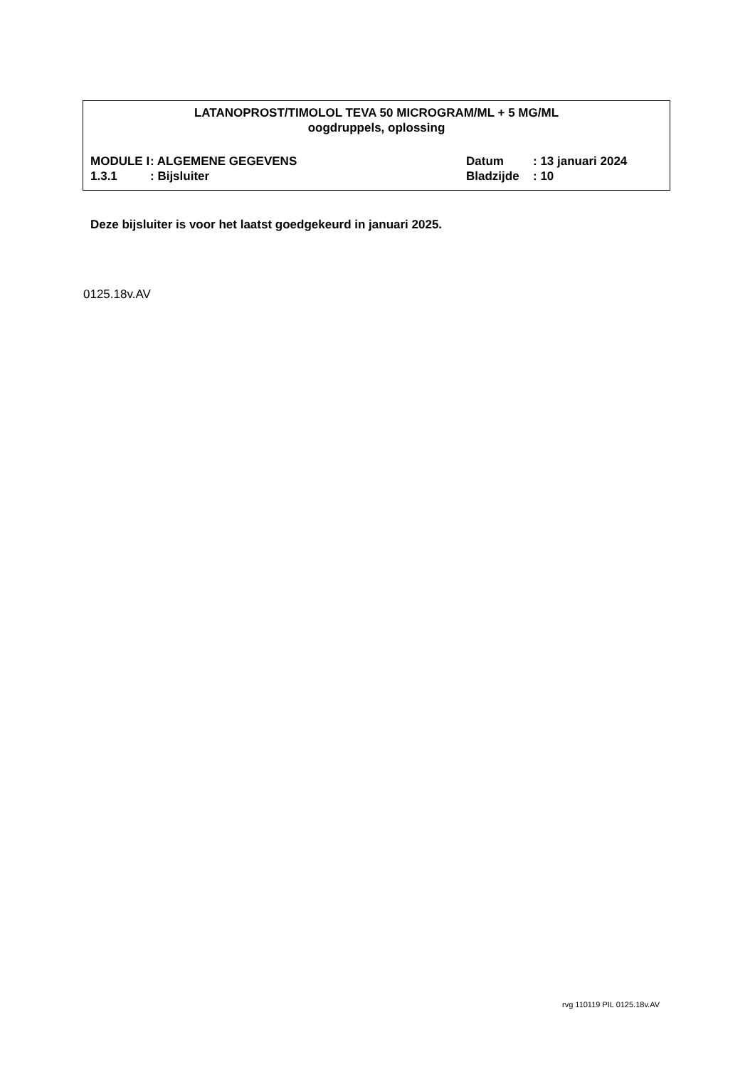LATANOPROST/TIMOLOL TEVA 50 MICROGRAM/ML + 5 MG/ML
oogdruppels, oplossing
| MODULE I | : ALGEMENE GEGEVENS | Datum | : 13 januari 2024 |
| 1.3.1 | : Bijsluiter | Bladzijde | : 10 |
Deze bijsluiter is voor het laatst goedgekeurd in januari 2025.
0125.18v.AV
rvg 110119 PIL 0125.18v.AV